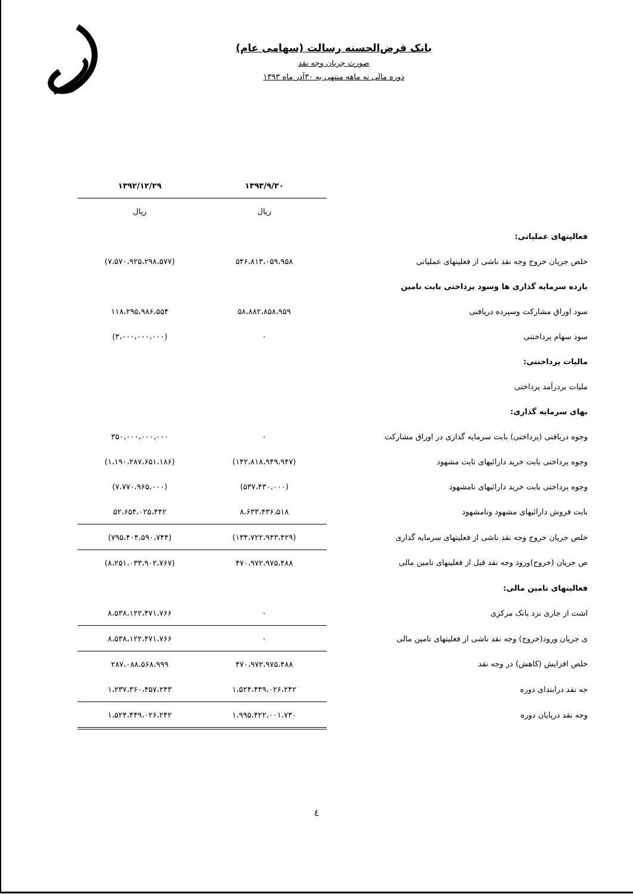بانک قرض‌الحسنه رسالت (سهامی عام)
صورت جریان وجه نقد
دوره مالی نه ماهه منتهی به ۳۰آذر ماه ۱۳۹۳
| | ۱۳۹۳/۹/۳۰ | ۱۳۹۲/۱۲/۲۹ |
| --- | --- | --- |
| | ریال | ریال |
| فعالیتهای عملیاتی: | | |
| خلص جریان خروج وجه نقد ناشی از فعلیتهای عملیاتی | ۵۴۶،۸۱۳،۰۵۹،۹۵۸ | (۷،۵۷۰،۹۲۵،۲۹۸،۵۷۷) |
| بازده سرمایه گذاری ها وسود پرداختی بابت تامین | | |
| سود اوراق مشارکت وسپرده دریافتی | ۵۸،۸۸۲،۸۵۸،۹۵۹ | ۱۱۸،۲۹۵،۹۸۶،۵۵۴ |
| سود سهام پرداختنی | ۰ | (۳،۰۰۰،۰۰۰،۰۰۰) |
| مالیات پرداختنی: | | |
| ملیات بردرآمد پرداختی | | |
| بهای سرمایه گذاری: | | |
| وجوه دریافتی (پرداختی) بابت سرمایه گذاری در اوراق مشارکت | ۰ | ۳۵۰،۰۰۰،۰۰۰،۰۰۰ |
| وجوه پرداختی بابت خرید دارائیهای ثابت مشهود | (۱۴۲،۸۱۸،۹۴۹،۹۴۷) | (۱،۱۹۰،۲۸۷،۶۵۱،۱۸۶) |
| وجوه پرداختی بابت خرید دارائیهای نامشهود | (۵۳۷،۴۳۰،۰۰۰) | (۷،۷۷۰،۹۶۵،۰۰۰) |
| بابت فروش دارائیهای مشهود ونامشهود | ۸،۶۳۳،۴۳۶،۵۱۸ | ۵۲،۶۵۴،۰۲۵،۴۴۲ |
| خلص جریان خروج وجه نقد ناشی از فعلیتهای سرمایه گذاری | (۱۳۴،۷۲۲،۹۴۳،۴۲۹) | (۷۹۵،۴۰۴،۵۹۰،۷۴۴) |
| ص جریان (خروج)ورود وجه نقد قبل از فعلیتهای تامین مالی | ۴۷۰،۹۷۲،۹۷۵،۴۸۸ | (۸،۲۵۱،۰۳۳،۹۰۲،۷۶۷) |
| فعالیتهای تامین مالی: | | |
| اشت از جاری نزد بانک مرکزی | ۰ | ۸،۵۳۸،۱۲۲،۴۷۱،۷۶۶ |
| ی جریان ورود(خروج) وجه نقد ناشی از فعلیتهای تامین مالی | ۰ | ۸،۵۳۸،۱۲۲،۴۷۱،۷۶۶ |
| خلص افزایش (کاهش) در وجه نقد | ۴۷۰،۹۷۲،۹۷۵،۴۸۸ | ۲۸۷،۰۸۸،۵۶۸،۹۹۹ |
| جه نقد درابتدای دوره | ۱،۵۲۴،۴۴۹،۰۲۶،۲۴۲ | ۱،۲۳۷،۳۶۰،۴۵۷،۲۴۳ |
| وجه نقد درپایان دوره | ۱،۹۹۵،۴۲۲،۰۰۱،۷۳۰ | ۱،۵۲۴،۴۴۹،۰۲۶،۲۴۲ |
٤